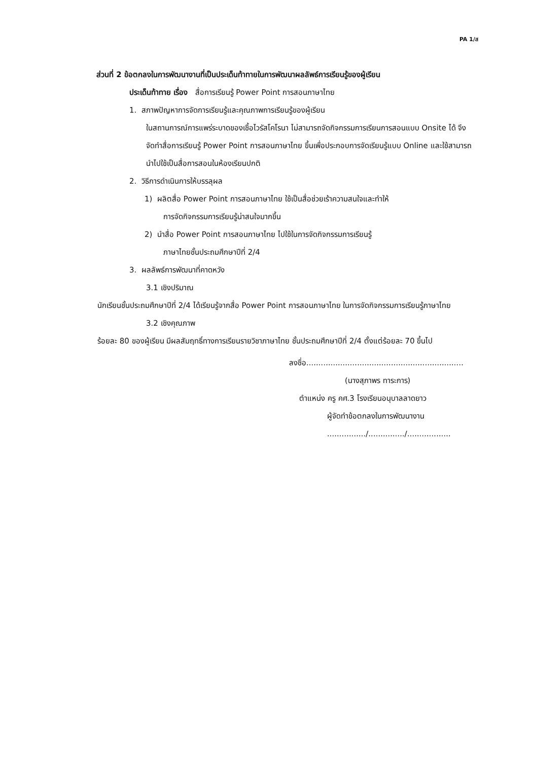PA 1/ส
ส่วนที่ 2 ข้อตกลงในการพัฒนางานที่เป็นประเด็นท้าทายในการพัฒนาผลลัพธ์การเรียนรู้ของผู้เรียน
ประเด็นท้าทาย เรื่อง สื่อการเรียนรู้ Power Point การสอนภาษาไทย
1. สภาพปัญหาการจัดการเรียนรู้และคุณภาพการเรียนรู้ของผู้เรียน
ในสถานการณ์การแพร่ระบาดของเชื้อไวรัสโคโรนา ไม่สามารถจัดกิจกรรมการเรียนการสอนแบบ Onsite ได้ จึงจัดทำสื่อการเรียนรู้ Power Point การสอนภาษาไทย ขึ้นเพื่อประกอบการจัดเรียนรู้แบบ Online และใช้สามารถนำไปใช้เป็นสื่อการสอนในห้องเรียนปกติ
2. วิธีการดำเนินการให้บรรลุผล
1) ผลิตสื่อ Power Point การสอนภาษาไทย ใช้เป็นสื่อช่วยเร้าความสนใจและทำให้
การจัดกิจกรรมการเรียนรู้น่าสนใจมากขึ้น
2) นำสื่อ Power Point การสอนภาษาไทย ไปใช้ในการจัดกิจกรรมการเรียนรู้
ภาษาไทยชั้นประถมศึกษาปีที่ 2/4
3. ผลลัพธ์การพัฒนาที่คาดหวัง
3.1 เชิงปริมาณ
นักเรียนชั้นประถมศึกษาปีที่ 2/4 ได้เรียนรู้จากสื่อ Power Point การสอนภาษาไทย ในการจัดกิจกรรมการเรียนรู้ภาษาไทย
3.2 เชิงคุณภาพ
ร้อยละ 80 ของผู้เรียน มีผลสัมฤทธิ์ทางการเรียนรายวิชาภาษาไทย ชั้นประถมศึกษาปีที่ 2/4 ตั้งแต่ร้อยละ 70 ขึ้นไป
ลงชื่อ.................................................................
(นางสุภาพร ทาระการ)
ตำแหน่ง ครู คศ.3 โรงเรียนอนุบาลลาดยาว
ผู้จัดทำข้อตกลงในการพัฒนางาน
................/.............../..................